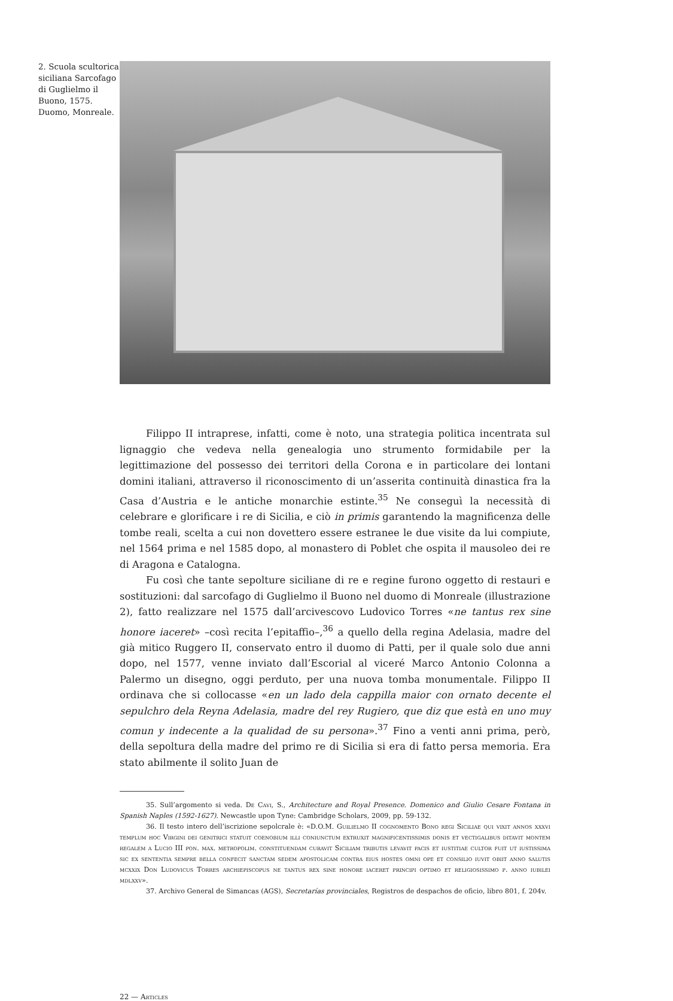2. Scuola scultorica siciliana Sarcofago di Guglielmo il Buono, 1575. Duomo, Monreale.
Filippo II intraprese, infatti, come è noto, una strategia politica incentrata sul lignaggio che vedeva nella genealogia uno strumento formidabile per la legittimazione del possesso dei territori della Corona e in particolare dei lontani domini italiani, attraverso il riconoscimento di un’asserita continuità dinastica fra la Casa d’Austria e le antiche monarchie estinte.<sup>35</sup> Ne conseguì la necessità di celebrare e glorificare i re di Sicilia, e ciò in primis garantendo la magnificenza delle tombe reali, scelta a cui non dovettero essere estranee le due visite da lui compiute, nel 1564 prima e nel 1585 dopo, al monastero di Poblet che ospita il mausoleo dei re di Aragona e Catalogna.
Fu così che tante sepolture siciliane di re e regine furono oggetto di restauri e sostituzioni: dal sarcofago di Guglielmo il Buono nel duomo di Monreale (illustrazione 2), fatto realizzare nel 1575 dall’arcivescovo Ludovico Torres «ne tantus rex sine honore iaceret» –così recita l’epitaffio–,<sup>36</sup> a quello della regina Adelasia, madre del già mitico Ruggero II, conservato entro il duomo di Patti, per il quale solo due anni dopo, nel 1577, venne inviato dall’Escorial al viceré Marco Antonio Colonna a Palermo un disegno, oggi perduto, per una nuova tomba monumentale. Filippo II ordinava che si collocasse «en un lado dela cappilla maior con ornato decente el sepulchro dela Reyna Adelasia, madre del rey Rugiero, que diz que està en uno muy comun y indecente a la qualidad de su persona».<sup>37</sup> Fino a venti anni prima, però, della sepoltura della madre del primo re di Sicilia si era di fatto persa memoria. Era stato abilmente il solito Juan de
35. Sull’argomento si veda. De Cavi, S., Architecture and Royal Presence. Domenico and Giulio Cesare Fontana in Spanish Naples (1592-1627). Newcastle upon Tyne: Cambridge Scholars, 2009, pp. 59-132.
36. Il testo intero dell’iscrizione sepolcrale è: «D.O.M. Guilielmo II cognomento Bono regi Siciliae qui vixit annos xxxvi templum hoc Virgini dei genitrici statuit coenobium illi coniunctum extruxit magnificentissimis donis et vectigalibus ditavit montem regalem a Lucio III pon. max. metropolim. constituendam curavit Siciliam tributis levavit pacis et iustitiae cultor fuit ut iustissima sic ex sententia sempre bella confecit sanctam sedem apostolicam contra eius hostes omni ope et consilio iuvit obiit anno salutis mcxxix Don Ludovicus Torres archiepiscopus ne tantus rex sine honore iaceret principi optimo et religiosissimo p. anno iubilei mdlxxv».
37. Archivo General de Simancas (AGS), Secretarías provinciales, Registros de despachos de oficio, libro 801, f. 204v.
22 — Articles